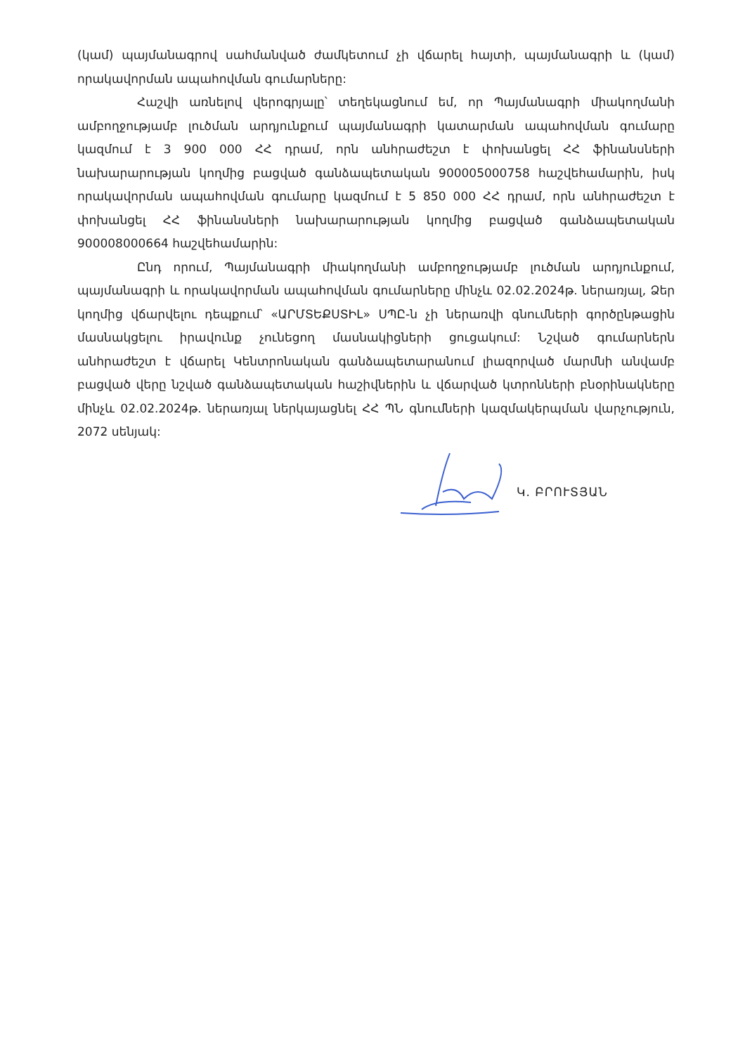(կամ) պայմանագրով սահմանված ժամկետում չի վճարել հայտի, պայմանագրի և (կամ) որակավորման ապահովման գումարները:
Հաշվի առնելով վերոգրյալը՝ տեղեկացնում եմ, որ Պայմանագրի միակողմանի ամբողջությամբ լուծման արդյունքում պայմանագրի կատարման ապահովման գումարը կազմում է 3 900 000 ՀՀ դրամ, որն անհրաժեշտ է փոխանցել ՀՀ ֆինանսների նախարարության կողմից բացված գանձապետական 900005000758 հաշվեհամարին, իսկ որակավորման ապահովման գումարը կազմում է 5 850 000 ՀՀ դրամ, որն անհրաժեշտ է փոխանցել ՀՀ ֆինանսների նախարարության կողմից բացված գանձապետական 900008000664 հաշվեհամարին:
Ընդ որում, Պայմանագրի միակողմանի ամբողջությամբ լուծման արդյունքում, պայմանագրի և որակավորման ապահովման գումարները մինչև 02.02.2024թ. ներառյալ, Ձեր կողմից վճարվելու դեպքում՝ «ԱՐՄՏԵՔՍՏԻԼ» ՍՊԸ-ն չի ներառվի գնումների գործընթացին մասնակցելու իրավունք չունեցող մասնակիցների ցուցակում: Նշված գումարներն անհրաժեշտ է վճարել Կենտրոնական գանձապետարանում լիազորված մարմնի անվամբ բացված վերը նշված գանձապետական հաշիվներին և վճարված կտրոնների բնօրինակները մինչև 02.02.2024թ. ներառյալ ներկայացնել ՀՀ ՊՆ գնումների կազմակերպման վարչություն, 2072 սենյակ:
Կ. ԲՐՈՒՏՅԱՆ